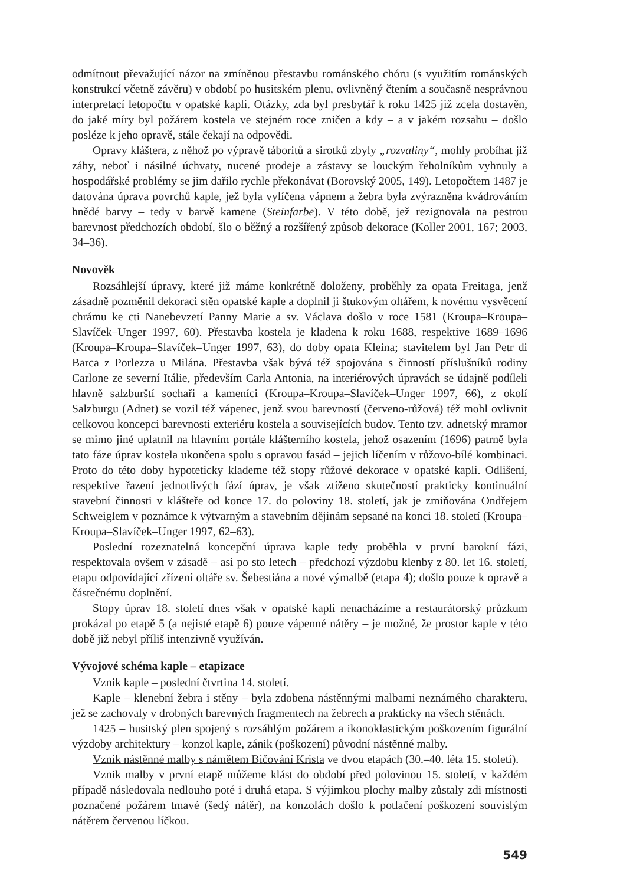odmítnout převažující názor na zmíněnou přestavbu románského chóru (s využitím románských konstrukcí včetně závěru) v období po husitském plenu, ovlivněný čtením a současně nesprávnou interpretací letopočtu v opatské kapli. Otázky, zda byl presbytář k roku 1425 již zcela dostavěn, do jaké míry byl požárem kostela ve stejném roce zničen a kdy – a v jakém rozsahu – došlo posléze k jeho opravě, stále čekají na odpovědi.
Opravy kláštera, z něhož po výpravě táboritů a sirotků zbyly „rozvaliny“, mohly probíhat již záhy, neboť i násilné úchvaty, nucené prodeje a zástavy se louckým řeholníkům vyhnuly a hospodářské problémy se jim dařilo rychle překonávat (Borovský 2005, 149). Letopočtem 1487 je datována úprava povrchů kaple, jež byla vylíčena vápnem a žebra byla zvýrazněna kvádrováním hnědé barvy – tedy v barvě kamene (Steinfarbe). V této době, jež rezignovala na pestrou barevnost předchozích období, šlo o běžný a rozšířený způsob dekorace (Koller 2001, 167; 2003, 34–36).
Novověk
Rozsáhlejší úpravy, které již máme konkrétně doloženy, proběhly za opata Freitaga, jenž zásadně pozměnil dekoraci stěn opatské kaple a doplnil ji štukovým oltářem, k novému vysvěcení chrámu ke cti Nanebevzetí Panny Marie a sv. Václava došlo v roce 1581 (Kroupa–Kroupa–Slavíček–Unger 1997, 60). Přestavba kostela je kladena k roku 1688, respektive 1689–1696 (Kroupa–Kroupa–Slavíček–Unger 1997, 63), do doby opata Kleina; stavitelem byl Jan Petr di Barca z Porlezza u Milána. Přestavba však bývá též spojována s činností příslušníků rodiny Carlone ze severní Itálie, především Carla Antonia, na interiérových úpravách se údajně podíleli hlavně salzburští sochaři a kameníci (Kroupa–Kroupa–Slavíček–Unger 1997, 66), z okolí Salzburgu (Adnet) se vozil též vápenec, jenž svou barevností (červeno-růžová) též mohl ovlivnit celkovou koncepci barevnosti exteriéru kostela a souvisejících budov. Tento tzv. adnetský mramor se mimo jiné uplatnil na hlavním portále klášterního kostela, jehož osazením (1696) patrně byla tato fáze úprav kostela ukončena spolu s opravou fasád – jejich líčením v růžovo-bílé kombinaci. Proto do této doby hypoteticky klademe též stopy růžové dekorace v opatské kapli. Odlišení, respektive řazení jednotlivých fází úprav, je však ztíženo skutečností prakticky kontinuální stavební činnosti v klášteře od konce 17. do poloviny 18. století, jak je zmiňována Ondřejem Schweiglem v poznámce k výtvarným a stavebním dějinám sepsané na konci 18. století (Kroupa–Kroupa–Slavíček–Unger 1997, 62–63).
Poslední rozeznatelná koncepční úprava kaple tedy proběhla v první barokní fázi, respektovala ovšem v zásadě – asi po sto letech – předchozí výzdobu klenby z 80. let 16. století, etapu odpovídající zřízení oltáře sv. Šebestiána a nové výmalbě (etapa 4); došlo pouze k opravě a částečnému doplnění.
Stopy úprav 18. století dnes však v opatské kapli nenacházíme a restaurátorský průzkum prokázal po etapě 5 (a nejisté etapě 6) pouze vápenné nátěry – je možné, že prostor kaple v této době již nebyl příliš intenzivně využíván.
Vývojové schéma kaple – etapizace
Vznik kaple – poslední čtvrtina 14. století.
Kaple – klenební žebra i stěny – byla zdobena nástěnnými malbami neznámého charakteru, jež se zachovaly v drobných barevných fragmentech na žebrech a prakticky na všech stěnách.
1425 – husitský plen spojený s rozsáhlým požárem a ikonoklastickým poškozením figurální výzdoby architektury – konzol kaple, zánik (poškození) původní nástěnné malby.
Vznik nástěnné malby s námětem Bičování Krista ve dvou etapách (30.–40. léta 15. století).
Vznik malby v první etapě můžeme klást do období před polovinou 15. století, v každém případě následovala nedlouho poté i druhá etapa. S výjimkou plochy malby zůstaly zdi místnosti poznačené požárem tmavé (šedý nátěr), na konzolách došlo k potlačení poškození souvislým nátěrem červenou líčkou.
549